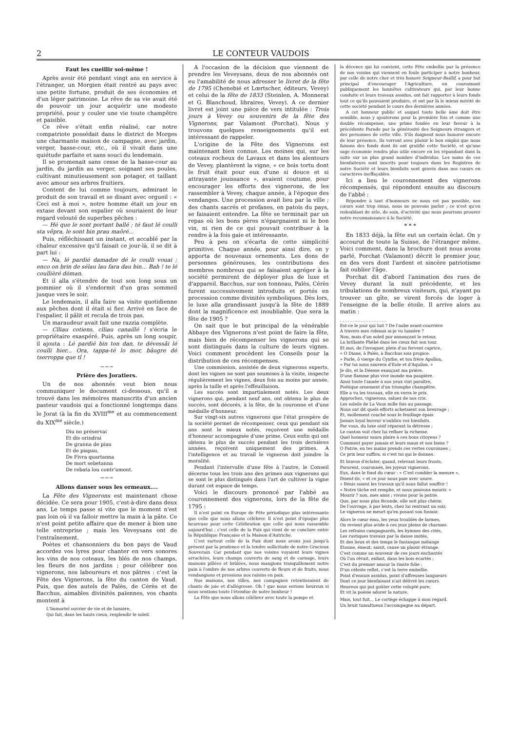2 LE CONTEUR VAUDOIS
Faut les cueillir soi-même !
Après avoir été pendant vingt ans en service à l'étranger, un Morgien était rentré au pays avec une petite fortune, produit de ses économies et d'un léger patrimoine. Le rêve de sa vie avait été de pouvoir un jour acquérir une modeste propriété, pour y couler une vie toute champêtre et paisible.
Ce rêve s'était enfin réalisé, car notre compatriote possédait dans le district de Morges une charmante maison de campagne, avec jardin, verger, basse-cour, etc., où il vivait dans une quiétude parfaite et sans souci du lendemain.
Il se promenait sans cesse de la basse-cour au jardin, du jardin au verger, soignant ses poules, cultivant minutieusement son potager, et taillant avec amour ses arbres fruitiers.
Content de lui comme toujours, admirant le produit de son travail et se disant avec orgueil : « Ceci est à moi », notre homme était un jour en extase devant son espalier où souriaient de leur regard velouté de superbes pêches :
— Hé que le sont portant ballé ; té faut lé coulli sta vêpra, le sont bin prau maôré...
Puis, réfléchissant un instant, et accablé par la chaleur excessive qu'il faisait ce jour-là, il se dit à part lui :
— Na, lé pardié damadze dé le coulli vouai ; enco on brin de sélau lau fara dau bin... Bah ! te lé coullièré déman.
Et il alla s'étendre de tout son long sous un pommier où il s'endormit d'un gras sommeil jusque vers le soir.
Le lendemain, il alla faire sa visite quotidienne aux pêches dont il était si fier. Arrivé en face de l'espalier, il pâlit et recula de trois pas.
Un maraudeur avait fait une razzia complète.
— Clliau cotiens, clliau canaillé ! s'écria le propriétaire exaspéré. Puis, après un long soupir, il ajouta : Lé pardié bin ton dan, te dévessâi lé coulli hier... Ora, tappa-té lo mor, bâugre dé tserroppa que tî !
~~~
Prière des Joratiers.
Un de nos abonnés veut bien nous communiquer le document ci-dessous, qu'il a trouvé dans les mémoires manuscrits d'un ancien pasteur vaudois qui a fonctionné longtemps dans le Jorat (à la fin du XVIII<sup>me</sup> et au commencement du XIX<sup>me</sup> siècle.)
Diu no préservai
Et dis orindrai
De granna de piau
Et de piapau,
De Fivra quartanna
De mort sebetanna
De rebata lou contr'amont.
~~~
Allons danser sous les ormeaux....
La Fête des Vignerons est maintenant chose décidée. Ce sera pour 1905, c'est-à-dire dans deux ans. Le temps passe si vite que le moment n'est pas loin où il va falloir mettre la main à la pâte. Ce n'est point petite affaire que de mener à bien une telle entreprise ; mais les Veveysans ont de l'entraînement.
Poètes et chansonniers du bon pays de Vaud accordez vos lyres pour chanter en vers sonores les vins de nos coteaux, les blés de nos champs, les fleurs de nos jardins ; pour célébrer nos vignerons, nos laboureurs et nos pâtres : c'est la Fête des Vignerons, la fête du canton de Vaud. Puis, que des autels de Palès, de Cérès et de Bacchus, aimables divinités païennes, vos chants montent à
L'Immortel ouvrier de vie et de lumière,
Qui fait, dans les hauts cieux, resplendir le soleil.
A l'occasion de la décision que viennent de prendre les Veveysans, deux de nos abonnés ont eu l'amabilité de nous adresser le livret de la fête de 1795 (Chenebié et Lœrtscher, éditeurs, Vevey) et celui de la fête de 1833 (Steinlen, A. Monnerat et G. Blanchoud, libraires, Vevey). A ce dernier livret est joint une pièce de vers intitulée : Trois jours à Vevey ou souvenirs de la fête des Vignerons, par Valamont (Porchat). Nous y trouvons quelques renseignements qu'il est intéressant de rappeler.
L'origine de la Fête des Vignerons est maintenant bien connue. Les moines qui, sur les coteaux rocheux de Lavaux et dans les alentours de Vevey, plantèrent la vigne, « ce bois tortu dont le fruit était pour eux d'une si douce et si attrayante jouissance », avaient coutume, pour encourager les efforts des vignerons, de les rassembler à Vevey, chaque année, à l'époque des vendanges. Une procession avait lieu par la ville ; des chants sacrés et profanes, en patois du pays, se faisaient entendre. La fête se terminait par un repas où les bons pères n'épargnaient ni le bon vin, ni rien de ce qui pouvait contribuer à la rendre à la fois gaie et intéressante.
Peu à peu on s'écarta de cette simplicité primitive. Chaque année, pour ainsi dire, on y apporta de nouveaux ornements. Les dons de personnes généreuses, les contributions des membres nombreux qui se faisaient agréger à la société permirent de déployer plus de luxe et d'appareil. Bacchus, sur son tonneau, Palès, Cérès furent successivement introduits et portés en procession comme divinités symboliques. Dès lors, le luxe alla grandissant jusqu'à la fête de 1889 dont la magnificence est inoubliable. Que sera la fête de 1905 ?
On sait que le but principal de la vénérable Abbaye des Vignerons n'est point de faire la fête, mais bien de récompenser les vignerons qui se sont distingués dans la culture de leurs vignes. Voici comment procèdent les Conseils pour la distribution de ces récompenses.
Une commission, assistée de deux vignerons experts, dont les vignes ne sont pas soumises à la visite, inspecte régulièrement les vignes, deux fois au moins par année, après la taille et après l'effeuillaison.
Les succès sont impartialement notés. Les deux vignerons qui, pendant neuf ans, ont obtenu le plus de succès, sont décorés, à la fête, de la couronne et d'une médaille d'honneur.
Sur vingt-six autres vignerons que l'état prospère de la société permet de récompenser, ceux qui pendant six ans sont le mieux notés, reçoivent une médaille d'honneur accompagnée d'une prime. Ceux enfin qui ont obtenu le plus de succès pendant les trois dernières années, reçoivent uniquement des primes. A l'intelligence et au travail le vigneron doit joindre la moralité.
Pendant l'intervalle d'une fête à l'autre, le Conseil décerne tous les trois ans des primes aux vignerons qui se sont le plus distingués dans l'art de cultiver la vigne durant cet espace de temps.
Voici le discours prononcé par l'abbé au couronnement des vignerons, lors de la fête de 1795 :
Il n'est point en Europe de Fête périodique plus intéressante que celle que nous allons célébrer. Il n'est point d'époque plus heureuse pour cette Célébration que celle qui nous rassemble aujourd'hui ; c'est celle de la Paix qui vient de se conclure entre la République Française et la Maison d'Autriche.
C'est surtout celle de la Paix dont nous avons joui jusqu'à présent par la prudence et la tendre sollicitude de notre Gracieux Souverain. Car pendant que nos voisins voyaient leurs vignes arrachées, leurs champs couverts de sang et de carnage, leurs maisons pillées et brûlées, nous mangions tranquillement notre pain à l'ombre de nos arbres couverts de fleurs et de fruits, nous vendangions et pressions nos raisins en paix.
Nos maisons, nos villes, nos campagnes retentissaient de chants de joie et d'allégresse. Oh ! que nous serions heureux si nous sentions toute l'étendue de notre bonheur !
La Fête que nous allons célébrer avec toute la pompe et
la décence qui lui convient, cette Fête embellie par la présence de nos voisins qui viennent en foule participer à notre bonheur, par celle de notre cher et très honoré Seigneur-Baillif, a pour but principal d'encourager l'Agriculture, en couronnant publiquement les honnêtes cultivateurs qui, par leur bonne conduite et leurs travaux assidus, ont fait rapporter à leurs fonds tout ce qu'ils pouvaient produire, et ont par là le mieux mérité de cette société pendant le cours des dernières années.
A cet honneur public et auquel toute belle âme doit être sensible, nous y ajouterons pour la première fois et comme une double récompense, une prime fondée en leur faveur à la précédente Parade par la générosité des Seigneurs étrangers et des personnes de cette ville. S'ils daignent nous honorer encore de leur présence, Ils verront avec plaisir le bon emploi que nous faisons des fonds dont ils ont gratifié cette Société, et qu'une sage économie rendra plus utile encore en les répandant dans la suite sur un plus grand nombre d'individus. Les noms de ces bienfaiteurs sont inscrits pour toujours dans les Registres de notre Société et leurs bienfaits sont gravés dans nos cœurs en caractères ineffaçables.
Ici a lieu le couronnement des vignerons récompensés, qui répondent ensuite au discours de l'abbé :
Répondre à tant d'honneurs ne nous est pas possible, nos cœurs sont trop émus, nous ne pouvons parler ; ce n'est qu'en redoublant de zèle, de soin, d'activité que nous pourrons prouver notre reconnaissance à la Société.
* * *
En 1833 déjà, la fête eut un certain éclat. On y accourut de toute la Suisse, de l'étranger même. Voici comment, dans la brochure dont nous avons parlé, Porchat (Valamont) décrit le premier jour, en des vers dont l'ardent et sincère patriotisme fait oublier l'âge.
Porchat dit d'abord l'animation des rues de Vevey durant la nuit précédente, et les tribulations de nombreux visiteurs, qui, n'ayant pu trouver un gîte, se virent forcés de loger à l'enseigne de la belle étoile. Il arrive alors au matin :
. . . . . . . . . . . . . . . . . .
Est-ce le jour qui luit ? De l'aube avant-courrière
A travers mes rideaux ai-je vu lumière ?
Non, mais d'un soleil pur annonçant le retour,
La brillante Phébé dans les cieux fait son tour.
Et moi, de l'invoquer, plein d'un fervent caprice,
« O Diane, à Palès, à Bacchus sois propice.
» Parle, ô vierge du Cynthe, et ton frère Apollon,
» Par toi nous sauvera d'Eole et d'Aquilon. »
Je dis, et la Déesse exauçant ma prière,
D'une flamme plus vive inonde ma paupière.
Ainsi toute l'année à nos yeux vint paraître,
Poétique ornement d'un triomphe champêtre.
Elle a vu les travaux, elle en verra le prix.
Approchez, vignerons, saluez de nos cris.
Les soleils de La Vaux mille fois au passage,
Nous ont dit quels efforts achetaient son breuvage ;
Et, mollement couché sous le feuillage épais
Jamais loyal buveur n'oublira vos bienfaits.
Par vous, du luxe oisif réparant la détresse ;
Le canton voit chez lui refluer la richesse.
Quel honneur saura plaire à ces bons citoyens ?
Comment payer jamais et leurs maux et nos biens ?
O Patrie, en tes mains prends ces vertes couronnes ;
Ce prix leur suffira, si c'est toi qui le donnes.
Et bravos d'éclater, quand, relevant leurs fronts,
Parurent, couronnés, les joyeux vignerons.
Eux, dans le fond du cœur : « C'est combler la mesure »,
Disent-ils, « et ce jour nous paie avec usure.
» Bénis soient les travaux qu'il nous fallut souffrir !
» Notre tâche est remplie, et nous pouvons mourir. »
Mourir ? non, mes amis ; vivons pour la patrie.
Que, par nous plus féconde, elle soit plus chérie.
De l'ouvrage, à pas lents, chez lui rentrant un soir,
Le vigneron ne meurt qu'en posant son fossoir.
Alors le cœur ému, les yeux troublés de larmes,
On revient plus avide à ces jeux pleins de charmes.
Les refrains campagnards, les hymnes des cités,
Les rustiques travaux par la danse imités,
Et des lieux et des temps le fantasque mélange
Etonne, émeut, saisit, cause un plaisir étrange.
C'est comme un souvenir de ces jours enchantés
Où l'on rêvait, enfant, dans les bois écartés ;
C'est du premier amour la riante folie ;
D'un céleste reflet, c'est la terre embellie.
Point d'ennuis assidus, point d'affreuses langueurs
Dont ce jour bienfaisant n'ait délivré les cœurs.
Heureux qui put goûter cette volupté pure,
Et vit la poésie adorer la nature.
Mais, tout fuit... Le cortège échappe à mon regard.
Un bruit tumultueux l'accompagne au départ.